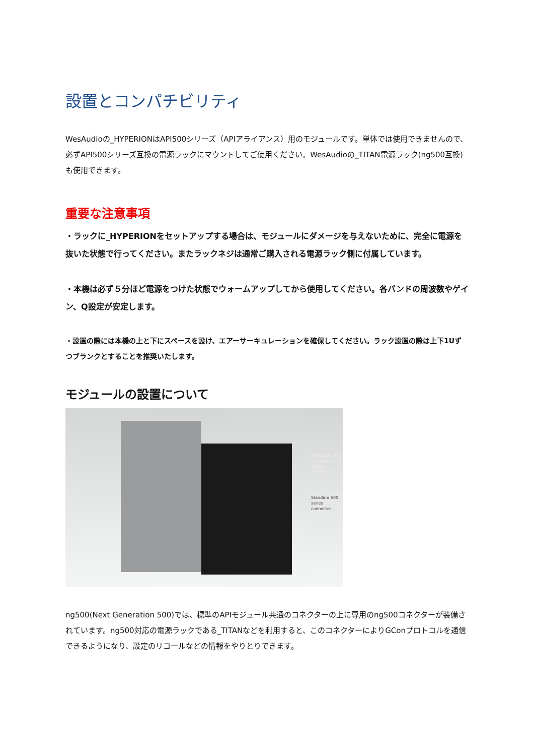設置とコンパチビリティ
WesAudioの_HYPERIONはAPI500シリーズ（APIアライアンス）用のモジュールです。単体では使用できませんので、必ずAPI500シリーズ互換の電源ラックにマウントしてご使用ください。WesAudioの_TITAN電源ラック(ng500互換)も使用できます。
重要な注意事項
・ラックに_HYPERIONをセットアップする場合は、モジュールにダメージを与えないために、完全に電源を抜いた状態で行ってください。またラックネジは通常ご購入される電源ラック側に付属しています。
・本機は必ず５分ほど電源をつけた状態でウォームアップしてから使用してください。各バンドの周波数やゲイン、Q設定が安定します。
・設置の際には本機の上と下にスペースを設け、エアーサーキュレーションを確保してください。ラック設置の際は上下1Uずつブランクとすることを推奨いたします。
モジュールの設置について
Additional pins
to support
ng500
connector
Standard 500
series connector
ng500(Next Generation 500)では、標準のAPIモジュール共通のコネクターの上に専用のng500コネクターが装備されています。ng500対応の電源ラックである_TITANなどを利用すると、このコネクターによりGConプロトコルを通信できるようになり、設定のリコールなどの情報をやりとりできます。